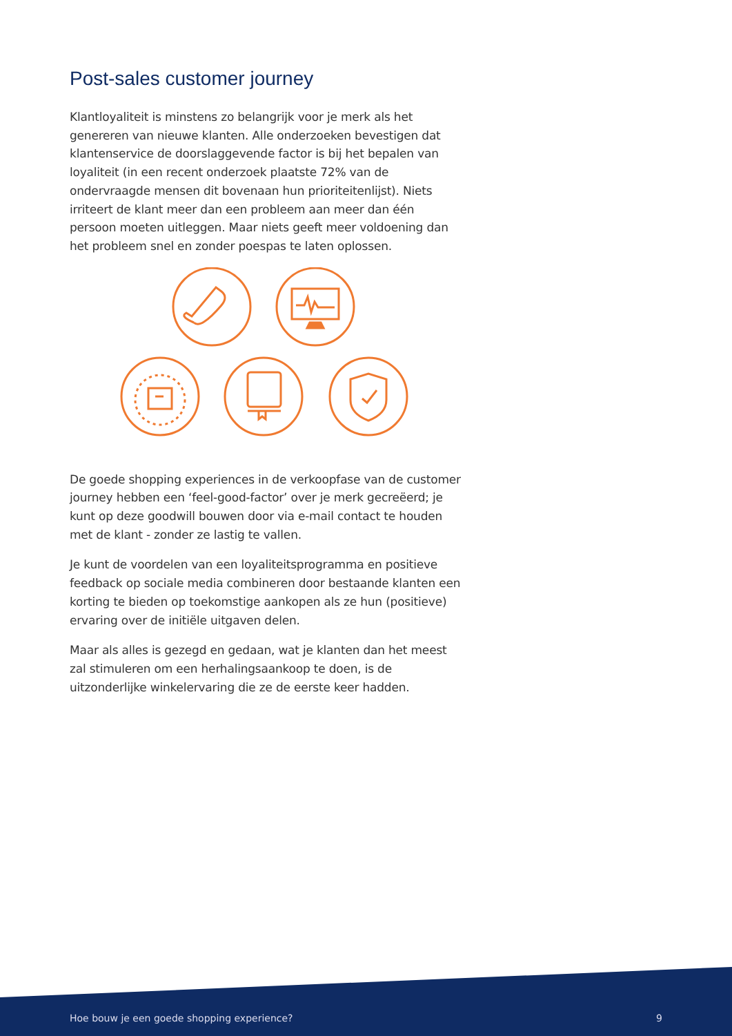Post-sales customer journey
Klantloyaliteit is minstens zo belangrijk voor je merk als het genereren van nieuwe klanten. Alle onderzoeken bevestigen dat klantenservice de doorslaggevende factor is bij het bepalen van loyaliteit (in een recent onderzoek plaatste 72% van de ondervraagde mensen dit bovenaan hun prioriteitenlijst). Niets irriteert de klant meer dan een probleem aan meer dan één persoon moeten uitleggen. Maar niets geeft meer voldoening dan het probleem snel en zonder poespas te laten oplossen.
De goede shopping experiences in de verkoopfase van de customer journey hebben een ‘feel-good-factor’ over je merk gecreëerd; je kunt op deze goodwill bouwen door via e-mail contact te houden met de klant - zonder ze lastig te vallen.
Je kunt de voordelen van een loyaliteitsprogramma en positieve feedback op sociale media combineren door bestaande klanten een korting te bieden op toekomstige aankopen als ze hun (positieve) ervaring over de initiële uitgaven delen.
Maar als alles is gezegd en gedaan, wat je klanten dan het meest zal stimuleren om een herhalingsaankoop te doen, is de uitzonderlijke winkelervaring die ze de eerste keer hadden.
Hoe bouw je een goede shopping experience? 9